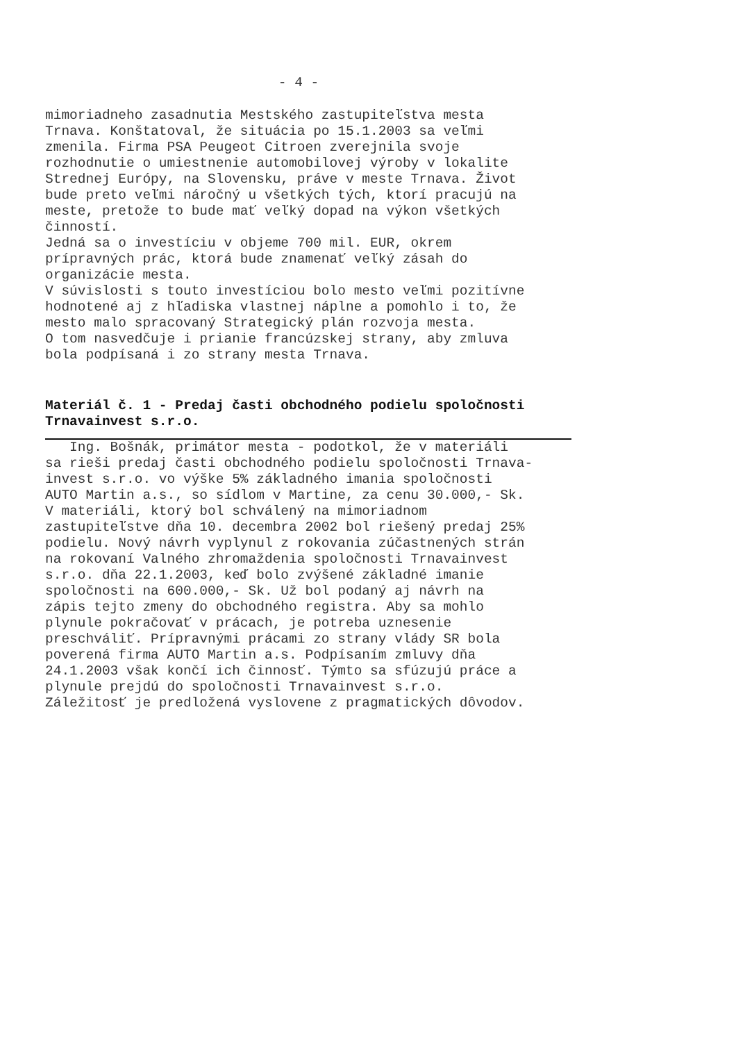- 4 -
mimoriadneho zasadnutia Mestského zastupiteľstva mesta Trnava. Konštatoval, že situácia po 15.1.2003 sa veľmi zmenila. Firma PSA Peugeot Citroen zverejnila svoje rozhodnutie o umiestnenie automobilovej výroby v lokalite Strednej Európy, na Slovensku, práve v meste Trnava. Život bude preto veľmi náročný u všetkých tých, ktorí pracujú na meste, pretože to bude mať veľký dopad na výkon všetkých činností. Jedná sa o investíciu v objeme 700 mil. EUR, okrem prípravných prác, ktorá bude znamenať veľký zásah do organizácie mesta. V súvislosti s touto investíciou bolo mesto veľmi pozitívne hodnotené aj z hľadiska vlastnej náplne a pomohlo i to, že mesto malo spracovaný Strategický plán rozvoja mesta. O tom nasvedčuje i prianie francúzskej strany, aby zmluva bola podpísaná i zo strany mesta Trnava.
Materiál č. 1 - Predaj časti obchodného podielu spoločnosti Trnavainvest s.r.o.
Ing. Bošnák, primátor mesta - podotkol, že v materiáli sa rieši predaj časti obchodného podielu spoločnosti Trnava- invest s.r.o. vo výške 5% základného imania spoločnosti AUTO Martin a.s., so sídlom v Martine, za cenu 30.000,- Sk. V materiáli, ktorý bol schválený na mimoriadnom zastupiteľstve dňa 10. decembra 2002 bol riešený predaj 25% podielu. Nový návrh vyplynul z rokovania zúčastnených strán na rokovaní Valného zhromaždenia spoločnosti Trnavainvest s.r.o. dňa 22.1.2003, keď bolo zvýšené základné imanie spoločnosti na 600.000,- Sk. Už bol podaný aj návrh na zápis tejto zmeny do obchodného registra. Aby sa mohlo plynule pokračovať v prácach, je potreba uznesenie preschváliť. Prípravnými prácami zo strany vlády SR bola poverená firma AUTO Martin a.s. Podpísaním zmluvy dňa 24.1.2003 však končí ich činnosť. Týmto sa sfúzujú práce a plynule prejdú do spoločnosti Trnavainvest s.r.o. Záležitosť je predložená vyslovene z pragmatických dôvodov.